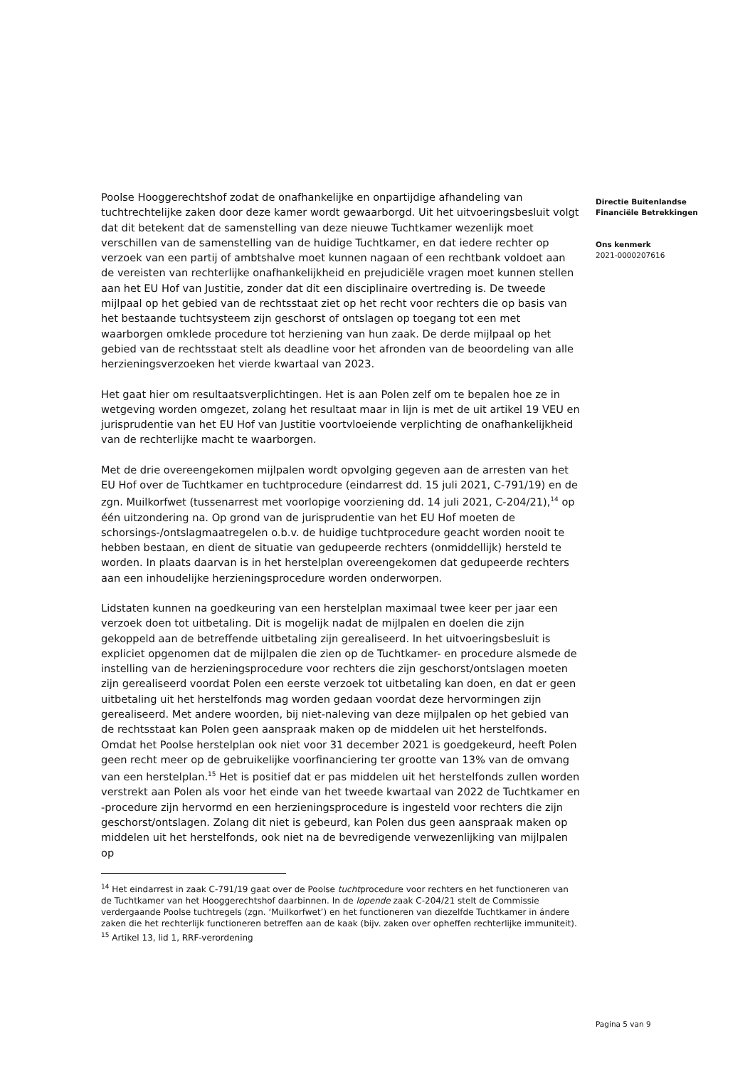Directie Buitenlandse
Financiële Betrekkingen
Ons kenmerk
2021-0000207616
Poolse Hooggerechtshof zodat de onafhankelijke en onpartijdige afhandeling van tuchtrechtelijke zaken door deze kamer wordt gewaarborgd. Uit het uitvoeringsbesluit volgt dat dit betekent dat de samenstelling van deze nieuwe Tuchtkamer wezenlijk moet verschillen van de samenstelling van de huidige Tuchtkamer, en dat iedere rechter op verzoek van een partij of ambtshalve moet kunnen nagaan of een rechtbank voldoet aan de vereisten van rechterlijke onafhankelijkheid en prejudiciële vragen moet kunnen stellen aan het EU Hof van Justitie, zonder dat dit een disciplinaire overtreding is. De tweede mijlpaal op het gebied van de rechtsstaat ziet op het recht voor rechters die op basis van het bestaande tuchtsysteem zijn geschorst of ontslagen op toegang tot een met waarborgen omklede procedure tot herziening van hun zaak. De derde mijlpaal op het gebied van de rechtsstaat stelt als deadline voor het afronden van de beoordeling van alle herzieningsverzoeken het vierde kwartaal van 2023.
Het gaat hier om resultaatsverplichtingen. Het is aan Polen zelf om te bepalen hoe ze in wetgeving worden omgezet, zolang het resultaat maar in lijn is met de uit artikel 19 VEU en jurisprudentie van het EU Hof van Justitie voortvloeiende verplichting de onafhankelijkheid van de rechterlijke macht te waarborgen.
Met de drie overeengekomen mijlpalen wordt opvolging gegeven aan de arresten van het EU Hof over de Tuchtkamer en tuchtprocedure (eindarrest dd. 15 juli 2021, C-791/19) en de zgn. Muilkorfwet (tussenarrest met voorlopige voorziening dd. 14 juli 2021, C-204/21),<sup>14</sup> op één uitzondering na. Op grond van de jurisprudentie van het EU Hof moeten de schorsings-/ontslagmaatregelen o.b.v. de huidige tuchtprocedure geacht worden nooit te hebben bestaan, en dient de situatie van gedupeerde rechters (onmiddellijk) hersteld te worden. In plaats daarvan is in het herstelplan overeengekomen dat gedupeerde rechters aan een inhoudelijke herzieningsprocedure worden onderworpen.
Lidstaten kunnen na goedkeuring van een herstelplan maximaal twee keer per jaar een verzoek doen tot uitbetaling. Dit is mogelijk nadat de mijlpalen en doelen die zijn gekoppeld aan de betreffende uitbetaling zijn gerealiseerd. In het uitvoeringsbesluit is expliciet opgenomen dat de mijlpalen die zien op de Tuchtkamer- en procedure alsmede de instelling van de herzieningsprocedure voor rechters die zijn geschorst/ontslagen moeten zijn gerealiseerd voordat Polen een eerste verzoek tot uitbetaling kan doen, en dat er geen uitbetaling uit het herstelfonds mag worden gedaan voordat deze hervormingen zijn gerealiseerd. Met andere woorden, bij niet-naleving van deze mijlpalen op het gebied van de rechtsstaat kan Polen geen aanspraak maken op de middelen uit het herstelfonds. Omdat het Poolse herstelplan ook niet voor 31 december 2021 is goedgekeurd, heeft Polen geen recht meer op de gebruikelijke voorfinanciering ter grootte van 13% van de omvang van een herstelplan.<sup>15</sup> Het is positief dat er pas middelen uit het herstelfonds zullen worden verstrekt aan Polen als voor het einde van het tweede kwartaal van 2022 de Tuchtkamer en -procedure zijn hervormd en een herzieningsprocedure is ingesteld voor rechters die zijn geschorst/ontslagen. Zolang dit niet is gebeurd, kan Polen dus geen aanspraak maken op middelen uit het herstelfonds, ook niet na de bevredigende verwezenlijking van mijlpalen op
<sup>14</sup> Het eindarrest in zaak C-791/19 gaat over de Poolse tuchtprocedure voor rechters en het functioneren van de Tuchtkamer van het Hooggerechtshof daarbinnen. In de lopende zaak C-204/21 stelt de Commissie verdergaande Poolse tuchtregels (zgn. ‘Muilkorfwet’) en het functioneren van diezelfde Tuchtkamer in ándere zaken die het rechterlijk functioneren betreffen aan de kaak (bijv. zaken over opheffen rechterlijke immuniteit).
<sup>15</sup> Artikel 13, lid 1, RRF-verordening
Pagina 5 van 9